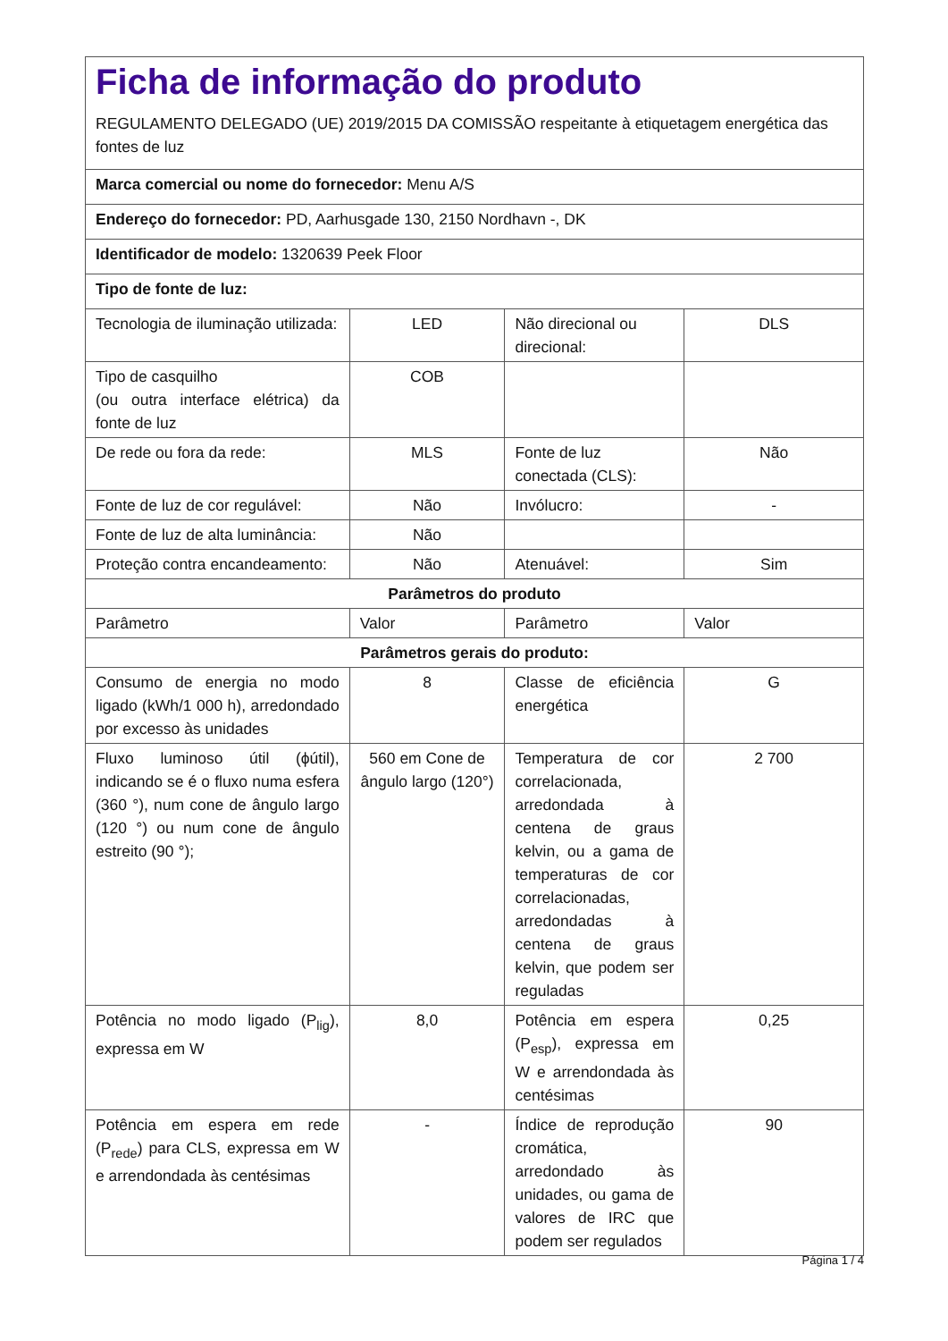| Ficha de informação do produto REGULAMENTO DELEGADO (UE) 2019/2015 DA COMISSÃO respeitante à etiquetagem energética das fontes de luz | | | |
| Marca comercial ou nome do fornecedor: Menu A/S | | | |
| Endereço do fornecedor: PD, Aarhusgade 130, 2150 Nordhavn -, DK | | | |
| Identificador de modelo: 1320639 Peek Floor | | | |
| Tipo de fonte de luz: | | | |
| Tecnologia de iluminação utilizada: | LED | Não direcional ou direcional: | DLS |
| Tipo de casquilho (ou outra interface elétrica) da fonte de luz | COB | | |
| De rede ou fora da rede: | MLS | Fonte de luz conectada (CLS): | Não |
| Fonte de luz de cor regulável: | Não | Invólucro: | - |
| Fonte de luz de alta luminância: | Não | | |
| Proteção contra encandeamento: | Não | Atenuável: | Sim |
| Parâmetros do produto | | | |
| Parâmetro | Valor | Parâmetro | Valor |
| Parâmetros gerais do produto: | | | |
| Consumo de energia no modo ligado (kWh/1 000 h), arredondado por excesso às unidades | 8 | Classe de eficiência energética | G |
| Fluxo luminoso útil (ϕútil), indicando se é o fluxo numa esfera (360 °), num cone de ângulo largo (120 °) ou num cone de ângulo estreito (90 °); | 560 em Cone de ângulo largo (120°) | Temperatura de cor correlacionada, arredondada à centena de graus kelvin, ou a gama de temperaturas de cor correlacionadas, arredondadas à centena de graus kelvin, que podem ser reguladas | 2 700 |
| Potência no modo ligado (P<sub>lig</sub>), expressa em W | 8,0 | Potência em espera (P<sub>esp</sub>), expressa em W e arrendondada às centésimas | 0,25 |
| Potência em espera em rede (P<sub>rede</sub>) para CLS, expressa em W e arrendondada às centésimas | - | Índice de reprodução cromática, arredondado às unidades, ou gama de valores de IRC que podem ser regulados | 90 |
Página 1 / 4